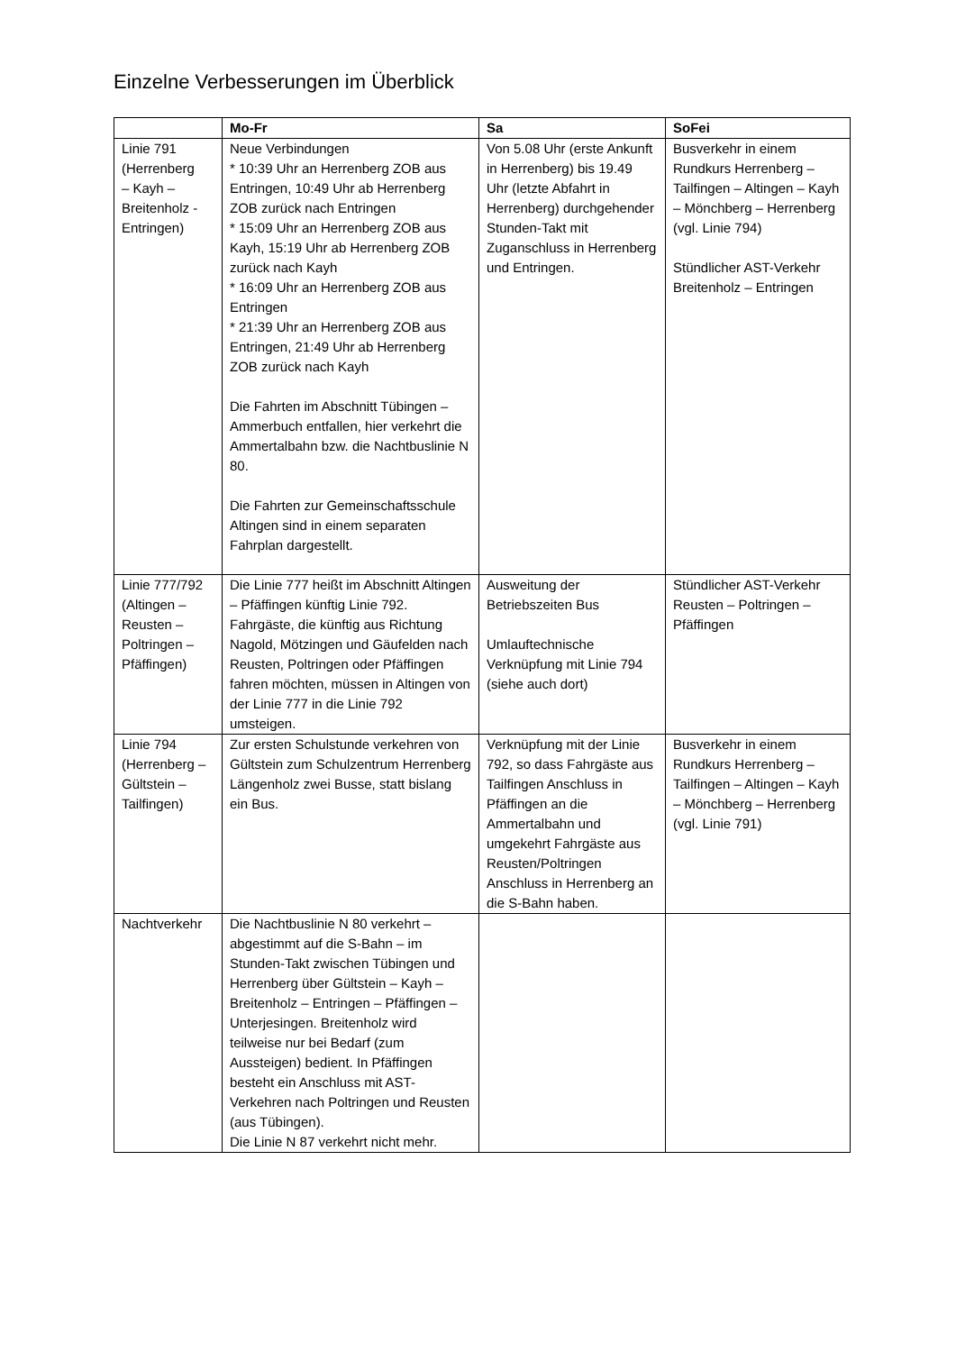Einzelne Verbesserungen im Überblick
| | Mo-Fr | Sa | SoFei |
| --- | --- | --- | --- |
| Linie 791 (Herrenberg – Kayh – Breitenholz - Entringen) | Neue Verbindungen * 10:39 Uhr an Herrenberg ZOB aus Entringen, 10:49 Uhr ab Herrenberg ZOB zurück nach Entringen * 15:09 Uhr an Herrenberg ZOB aus Kayh, 15:19 Uhr ab Herrenberg ZOB zurück nach Kayh * 16:09 Uhr an Herrenberg ZOB aus Entringen * 21:39 Uhr an Herrenberg ZOB aus Entringen, 21:49 Uhr ab Herrenberg ZOB zurück nach Kayh Die Fahrten im Abschnitt Tübingen – Ammerbuch entfallen, hier verkehrt die Ammertalbahn bzw. die Nachtbuslinie N 80. Die Fahrten zur Gemeinschaftsschule Altingen sind in einem separaten Fahrplan dargestellt. | Von 5.08 Uhr (erste Ankunft in Herrenberg) bis 19.49 Uhr (letzte Abfahrt in Herrenberg) durchgehender Stunden-Takt mit Zuganschluss in Herrenberg und Entringen. | Busverkehr in einem Rundkurs Herrenberg – Tailfingen – Altingen – Kayh – Mönchberg – Herrenberg (vgl. Linie 794) Stündlicher AST-Verkehr Breitenholz – Entringen |
| Linie 777/792 (Altingen – Reusten – Poltringen – Pfäffingen) | Die Linie 777 heißt im Abschnitt Altingen – Pfäffingen künftig Linie 792. Fahrgäste, die künftig aus Richtung Nagold, Mötzingen und Gäufelden nach Reusten, Poltringen oder Pfäffingen fahren möchten, müssen in Altingen von der Linie 777 in die Linie 792 umsteigen. | Ausweitung der Betriebszeiten Bus Umlauftechnische Verknüpfung mit Linie 794 (siehe auch dort) | Stündlicher AST-Verkehr Reusten – Poltringen – Pfäffingen |
| Linie 794 (Herrenberg – Gültstein – Tailfingen) | Zur ersten Schulstunde verkehren von Gültstein zum Schulzentrum Herrenberg Längenholz zwei Busse, statt bislang ein Bus. | Verknüpfung mit der Linie 792, so dass Fahrgäste aus Tailfingen Anschluss in Pfäffingen an die Ammertalbahn und umgekehrt Fahrgäste aus Reusten/Poltringen Anschluss in Herrenberg an die S-Bahn haben. | Busverkehr in einem Rundkurs Herrenberg – Tailfingen – Altingen – Kayh – Mönchberg – Herrenberg (vgl. Linie 791) |
| Nachtverkehr | Die Nachtbuslinie N 80 verkehrt – abgestimmt auf die S-Bahn – im Stunden-Takt zwischen Tübingen und Herrenberg über Gültstein – Kayh – Breitenholz – Entringen – Pfäffingen – Unterjesingen. Breitenholz wird teilweise nur bei Bedarf (zum Aussteigen) bedient. In Pfäffingen besteht ein Anschluss mit AST-Verkehren nach Poltringen und Reusten (aus Tübingen). Die Linie N 87 verkehrt nicht mehr. | | |